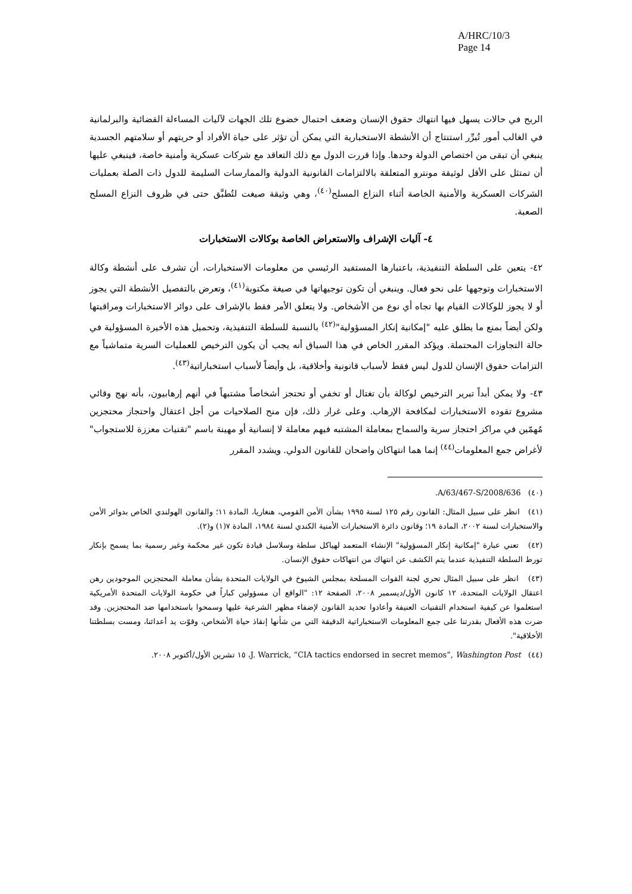A/HRC/10/3
Page 14
الربح في حالات يسهل فيها انتهاك حقوق الإنسان وضعف احتمال خضوع تلك الجهات لآليات المساءلة القضائية والبرلمانية في الغالب أمور تُبرِّر استنتاج أن الأنشطة الاستخبارية التي يمكن أن تؤثر على حياة الأفراد أو حريتهم أو سلامتهم الجسدية ينبغي أن تبقى من اختصاص الدولة وحدها. وإذا قررت الدول مع ذلك التعاقد مع شركات عسكرية وأمنية خاصة، فينبغي عليها أن تمتثل على الأقل لوثيقة مونترو المتعلقة بالالتزامات القانونية الدولية والممارسات السليمة للدول ذات الصلة بعمليات الشركات العسكرية والأمنية الخاصة أثناء النزاع المسلح<sup>(٤٠)</sup>، وهي وثيقة صيغت لتُطبَّق حتى في ظروف النزاع المسلح الصعبة.
٤- آليات الإشراف والاستعراض الخاصة بوكالات الاستخبارات
٤٢- يتعين على السلطة التنفيذية، باعتبارها المستفيد الرئيسي من معلومات الاستخبارات، أن تشرف على أنشطة وكالة الاستخبارات وتوجهها على نحو فعال. وينبغي أن تكون توجيهاتها في صيغة مكتوبة<sup>(٤١)</sup>، وتعرض بالتفصيل الأنشطة التي يجوز أو لا يجوز للوكالات القيام بها تجاه أي نوع من الأشخاص. ولا يتعلق الأمر فقط بالإشراف على دوائر الاستخبارات ومراقبتها ولكن أيضاً بمنع ما يطلق عليه "إمكانية إنكار المسؤولية"<sup>(٤٢)</sup> بالنسبة للسلطة التنفيذية، وتحميل هذه الأخيرة المسؤولية في حالة التجاوزات المحتملة. ويؤكد المقرر الخاص في هذا السياق أنه يجب أن يكون الترخيص للعمليات السرية متماشياً مع التزامات حقوق الإنسان للدول ليس فقط لأسباب قانونية وأخلاقية، بل وأيضاً لأسباب استخباراتية<sup>(٤٣)</sup>.
٤٣- ولا يمكن أبداً تبرير الترخيص لوكالة بأن تغتال أو تخفي أو تحتجز أشخاصاً مشتبهاً في أنهم إرهابيون، بأنه نهج وقائي مشروع تقوده الاستخبارات لمكافحة الإرهاب. وعلى غرار ذلك، فإن منح الصلاحيات من أجل اعتقال واحتجاز محتجزين مُهمّين في مراكز احتجاز سرية والسماح بمعاملة المشتبه فيهم معاملة لا إنسانية أو مهينة باسم "تقنيات معززة للاستجواب" لأغراض جمع المعلومات<sup>(٤٤)</sup> إنما هما انتهاكان واضحان للقانون الدولي. ويشدد المقرر
(٤٠) A/63/467-S/2008/636.
(٤١) انظر على سبيل المثال: القانون رقم ١٢٥ لسنة ١٩٩٥ بشأن الأمن القومي، هنغاريا، المادة ١١؛ والقانون الهولندي الخاص بدوائر الأمن والاستخبارات لسنة ٢٠٠٢، المادة ١٩؛ وقانون دائرة الاستخبارات الأمنية الكندي لسنة ١٩٨٤، المادة ٧(١) و(٢).
(٤٢) تعني عبارة "إمكانية إنكار المسؤولية" الإنشاء المتعمد لهياكل سلطة وسلاسل قيادة تكون غير محكمة وغير رسمية بما يسمح بإنكار تورط السلطة التنفيذية عندما يتم الكشف عن انتهاك من انتهاكات حقوق الإنسان.
(٤٣) انظر على سبيل المثال تحري لجنة القوات المسلحة بمجلس الشيوخ في الولايات المتحدة بشأن معاملة المحتجزين الموجودين رهن اعتقال الولايات المتحدة، ١٢ كانون الأول/ديسمبر ٢٠٠٨، الصفحة ١٢: "الواقع أن مسؤولين كباراً في حكومة الولايات المتحدة الأمريكية استعلموا عن كيفية استخدام التقنيات العنيفة وأعادوا تحديد القانون لإضفاء مظهر الشرعية عليها وسمحوا باستخدامها ضد المحتجزين. وقد ضرت هذه الأفعال بقدرتنا على جمع المعلومات الاستخباراتية الدقيقة التي من شأنها إنقاذ حياة الأشخاص، وقوّت يد أعدائنا، ومست بسلطتنا الأخلاقية".
(٤٤) J. Warrick, “CIA tactics endorsed in secret memos”, Washington Post، ١٥ تشرين الأول/أكتوبر ٢٠٠٨.